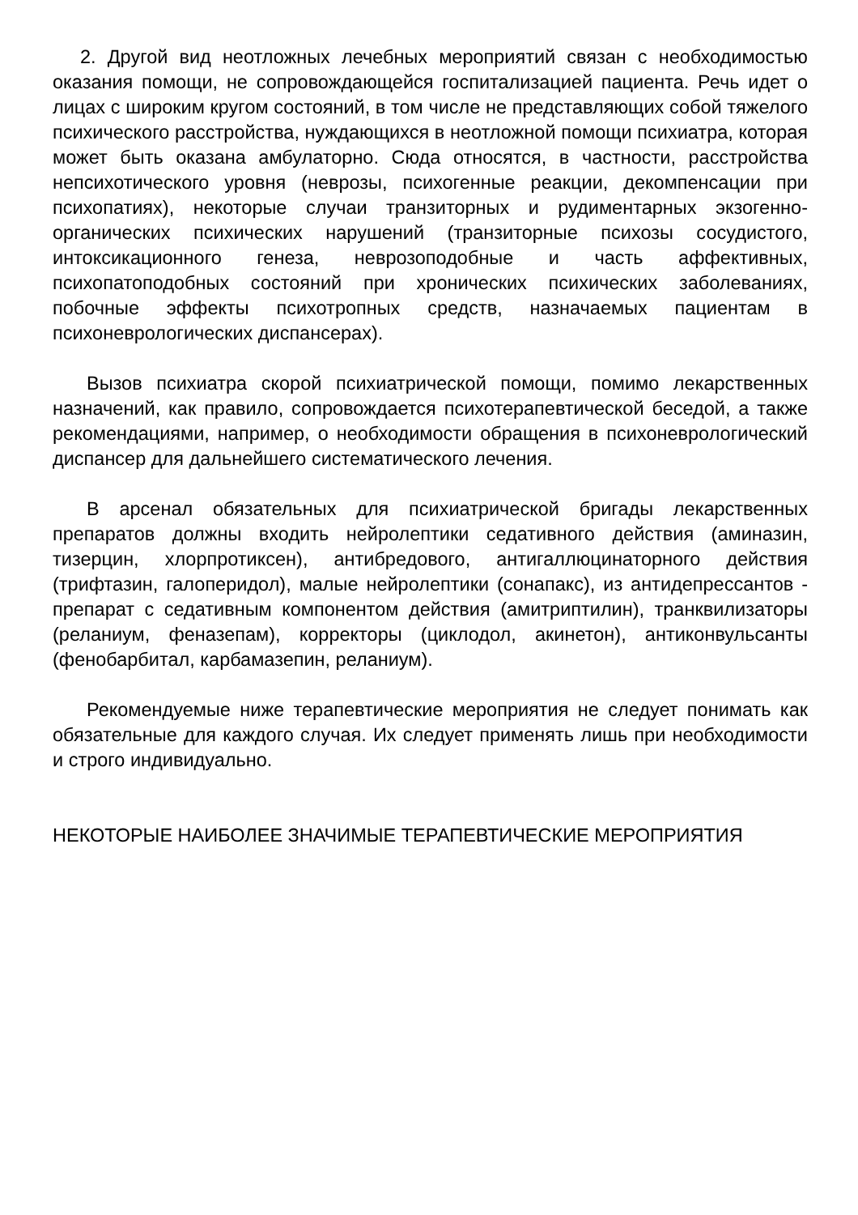2. Другой вид неотложных лечебных мероприятий связан с необходимостью оказания помощи, не сопровождающейся госпитализацией пациента. Речь идет о лицах с широким кругом состояний, в том числе не представляющих собой тяжелого психического расстройства, нуждающихся в неотложной помощи психиатра, которая может быть оказана амбулаторно. Сюда относятся, в частности, расстройства непсихотического уровня (неврозы, психогенные реакции, декомпенсации при психопатиях), некоторые случаи транзиторных и рудиментарных экзогенно-органических психических нарушений (транзиторные психозы сосудистого, интоксикационного генеза, неврозоподобные и часть аффективных, психопатоподобных состояний при хронических психических заболеваниях, побочные эффекты психотропных средств, назначаемых пациентам в психоневрологических диспансерах).
Вызов психиатра скорой психиатрической помощи, помимо лекарственных назначений, как правило, сопровождается психотерапевтической беседой, а также рекомендациями, например, о необходимости обращения в психоневрологический диспансер для дальнейшего систематического лечения.
В арсенал обязательных для психиатрической бригады лекарственных препаратов должны входить нейролептики седативного действия (аминазин, тизерцин, хлорпротиксен), антибредового, антигаллюцинаторного действия (трифтазин, галоперидол), малые нейролептики (сонапакс), из антидепрессантов - препарат с седативным компонентом действия (амитриптилин), транквилизаторы (реланиум, феназепам), корректоры (циклодол, акинетон), антиконвульсанты (фенобарбитал, карбамазепин, реланиум).
Рекомендуемые ниже терапевтические мероприятия не следует понимать как обязательные для каждого случая. Их следует применять лишь при необходимости и строго индивидуально.
НЕКОТОРЫЕ НАИБОЛЕЕ ЗНАЧИМЫЕ ТЕРАПЕВТИЧЕСКИЕ МЕРОПРИЯТИЯ